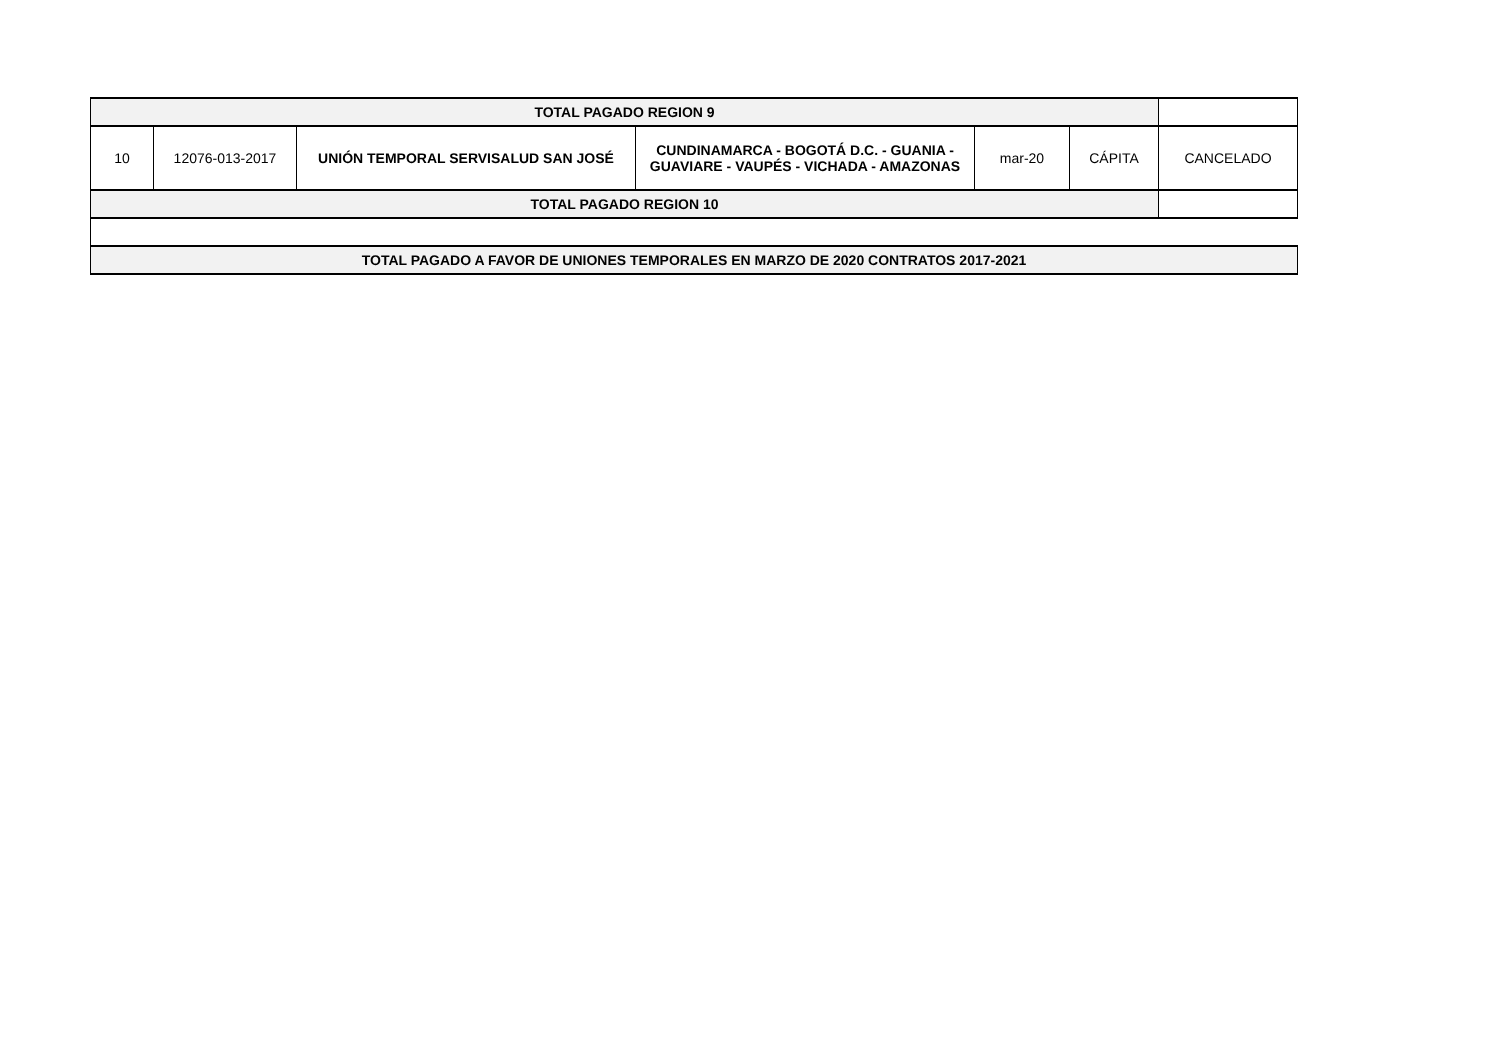| TOTAL PAGADO REGION 9 | | | | | | |
| 10 | 12076-013-2017 | UNIÓN TEMPORAL SERVISALUD SAN JOSÉ | CUNDINAMARCA - BOGOTÁ D.C. - GUANIA - GUAVIARE - VAUPÉS - VICHADA - AMAZONAS | mar-20 | CÁPITA | CANCELADO |
| TOTAL PAGADO REGION 10 | | | | | | |
| TOTAL PAGADO A FAVOR DE UNIONES TEMPORALES EN MARZO DE 2020 CONTRATOS 2017-2021 | | | | | | |